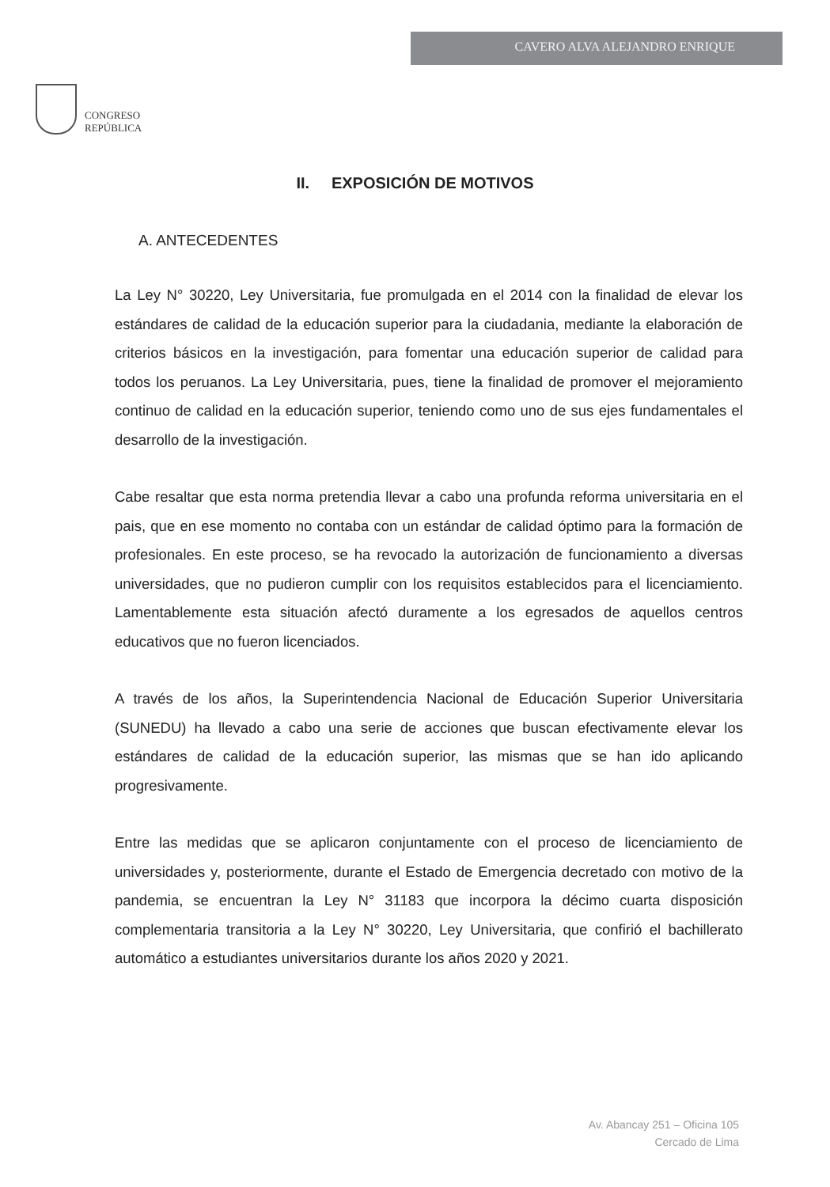CONGRESO
REPÚBLICA
CAVERO ALVA ALEJANDRO ENRIQUE
II. EXPOSICIÓN DE MOTIVOS
A. ANTECEDENTES
La Ley N° 30220, Ley Universitaria, fue promulgada en el 2014 con la finalidad de elevar los estándares de calidad de la educación superior para la ciudadania, mediante la elaboración de criterios básicos en la investigación, para fomentar una educación superior de calidad para todos los peruanos. La Ley Universitaria, pues, tiene la finalidad de promover el mejoramiento continuo de calidad en la educación superior, teniendo como uno de sus ejes fundamentales el desarrollo de la investigación.
Cabe resaltar que esta norma pretendia llevar a cabo una profunda reforma universitaria en el pais, que en ese momento no contaba con un estándar de calidad óptimo para la formación de profesionales. En este proceso, se ha revocado la autorización de funcionamiento a diversas universidades, que no pudieron cumplir con los requisitos establecidos para el licenciamiento. Lamentablemente esta situación afectó duramente a los egresados de aquellos centros educativos que no fueron licenciados.
A través de los años, la Superintendencia Nacional de Educación Superior Universitaria (SUNEDU) ha llevado a cabo una serie de acciones que buscan efectivamente elevar los estándares de calidad de la educación superior, las mismas que se han ido aplicando progresivamente.
Entre las medidas que se aplicaron conjuntamente con el proceso de licenciamiento de universidades y, posteriormente, durante el Estado de Emergencia decretado con motivo de la pandemia, se encuentran la Ley N° 31183 que incorpora la décimo cuarta disposición complementaria transitoria a la Ley N° 30220, Ley Universitaria, que confirió el bachillerato automático a estudiantes universitarios durante los años 2020 y 2021.
Av. Abancay 251 – Oficina 105
Cercado de Lima